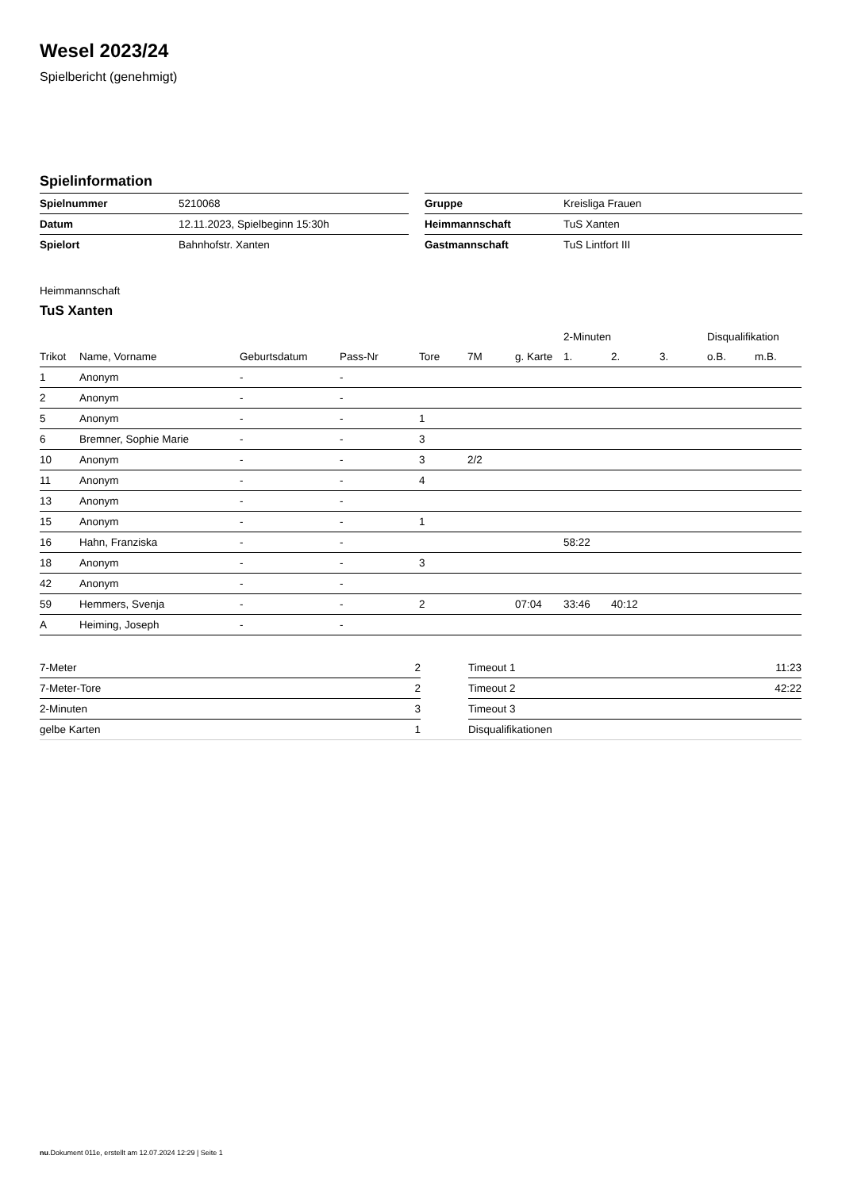Wesel 2023/24
Spielbericht (genehmigt)
Spielinformation
| Spielnummer | 5210068 | | Gruppe | Kreisliga Frauen |
| Datum | 12.11.2023, Spielbeginn 15:30h | | Heimmannschaft | TuS Xanten |
| Spielort | Bahnhofstr. Xanten | | Gastmannschaft | TuS Lintfort III |
Heimmannschaft
TuS Xanten
| | | | | | | | 2-Minuten | | | Disqualifikation | |
| --- | --- | --- | --- | --- | --- | --- | --- | --- | --- | --- | --- |
| Trikot | Name, Vorname | Geburtsdatum | Pass-Nr | Tore | 7M | g. Karte | 1. | 2. | 3. | o.B. | m.B. |
| 1 | Anonym | - | - | | | | | | | | |
| 2 | Anonym | - | - | | | | | | | | |
| 5 | Anonym | - | - | 1 | | | | | | | |
| 6 | Bremner, Sophie Marie | - | - | 3 | | | | | | | |
| 10 | Anonym | - | - | 3 | 2/2 | | | | | | |
| 11 | Anonym | - | - | 4 | | | | | | | |
| 13 | Anonym | - | - | | | | | | | | |
| 15 | Anonym | - | - | 1 | | | | | | | |
| 16 | Hahn, Franziska | - | - | | | | 58:22 | | | | |
| 18 | Anonym | - | - | 3 | | | | | | | |
| 42 | Anonym | - | - | | | | | | | | |
| 59 | Hemmers, Svenja | - | - | 2 | | 07:04 | 33:46 | 40:12 | | | |
| A | Heiming, Joseph | - | - | | | | | | | | |
| 7-Meter | 2 | | Timeout 1 | 11:23 |
| 7-Meter-Tore | 2 | | Timeout 2 | 42:22 |
| 2-Minuten | 3 | | Timeout 3 | |
| gelbe Karten | 1 | | Disqualifikationen | |
nu.Dokument 011e, erstellt am 12.07.2024 12:29 | Seite 1